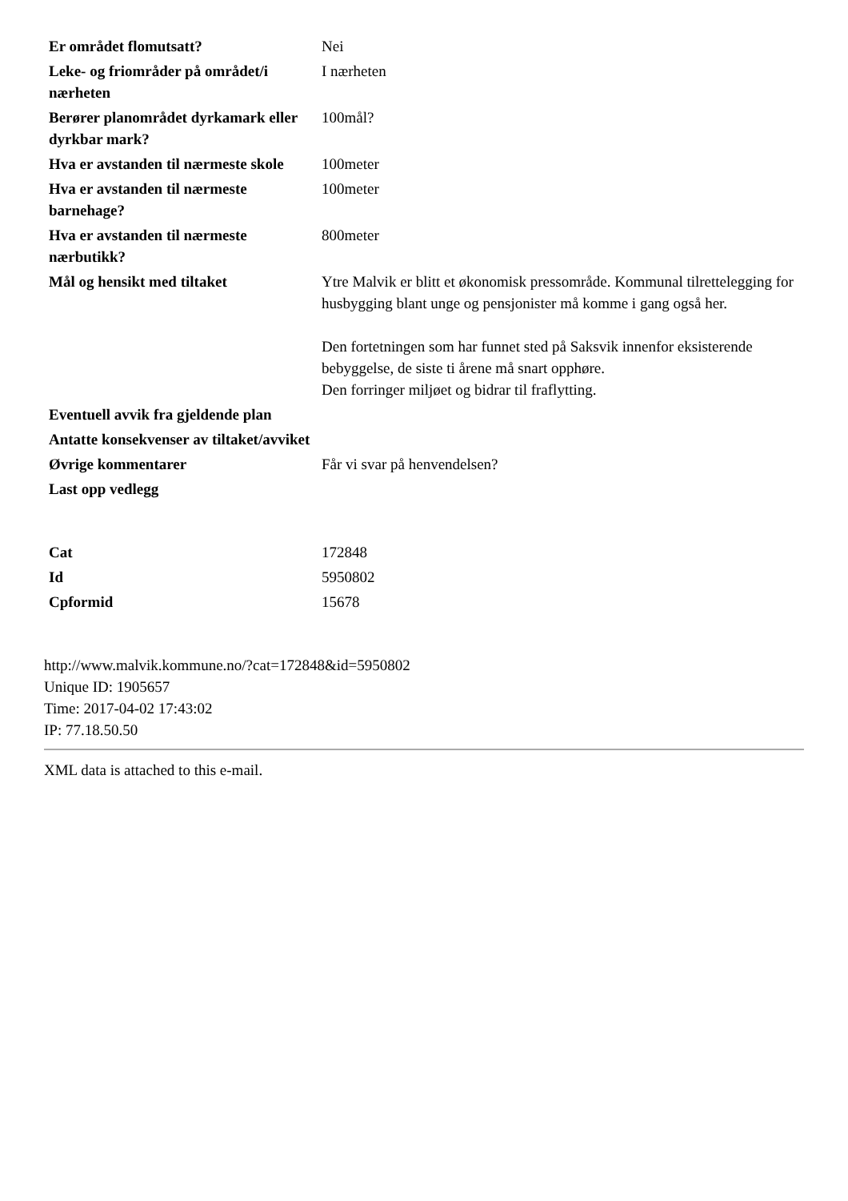| Er området flomutsatt? | Nei |
| Leke- og friområder på området/i nærheten | I nærheten |
| Berører planområdet dyrkamark eller dyrkbar mark? | 100mål? |
| Hva er avstanden til nærmeste skole | 100meter |
| Hva er avstanden til nærmeste barnehage? | 100meter |
| Hva er avstanden til nærmeste nærbutikk? | 800meter |
| Mål og hensikt med tiltaket | Ytre Malvik er blitt et økonomisk pressområde. Kommunal tilrettelegging for husbygging blant unge og pensjonister må komme i gang også her. Den fortetningen som har funnet sted på Saksvik innenfor eksisterende bebyggelse, de siste ti årene må snart opphøre. Den forringer miljøet og bidrar til fraflytting. |
| Eventuell avvik fra gjeldende plan | |
| Antatte konsekvenser av tiltaket/avviket | |
| Øvrige kommentarer | Får vi svar på henvendelsen? |
| Last opp vedlegg | |
| Cat | 172848 |
| Id | 5950802 |
| Cpformid | 15678 |
http://www.malvik.kommune.no/?cat=172848&id=5950802
Unique ID: 1905657
Time: 2017-04-02 17:43:02
IP: 77.18.50.50
XML data is attached to this e-mail.